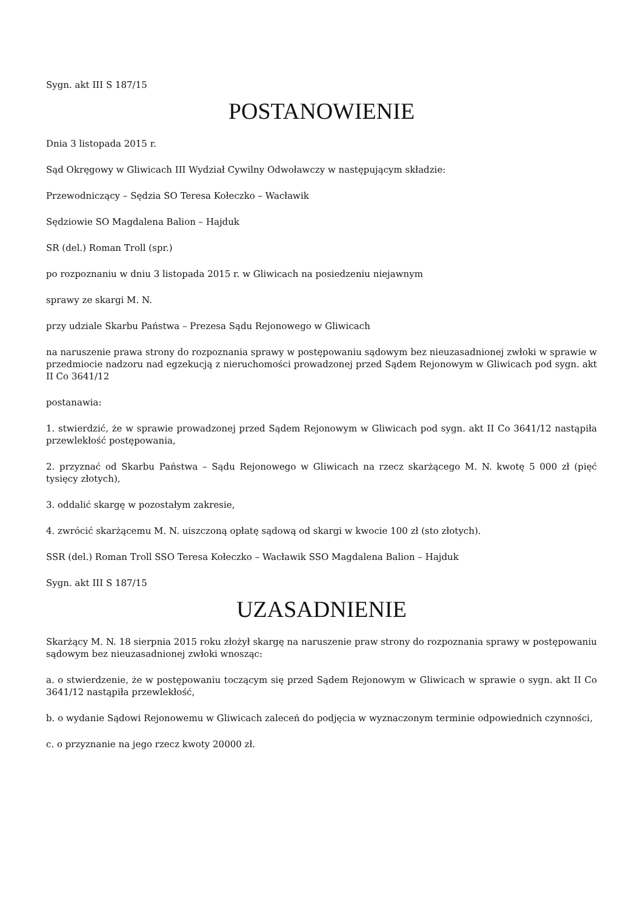Sygn. akt III S 187/15
POSTANOWIENIE
Dnia 3 listopada 2015 r.
Sąd Okręgowy w Gliwicach III Wydział Cywilny Odwoławczy w następującym składzie:
Przewodniczący – Sędzia SO Teresa Kołeczko – Wacławik
Sędziowie SO Magdalena Balion – Hajduk
SR (del.) Roman Troll (spr.)
po rozpoznaniu w dniu 3 listopada 2015 r. w Gliwicach na posiedzeniu niejawnym
sprawy ze skargi M. N.
przy udziale Skarbu Państwa – Prezesa Sądu Rejonowego w Gliwicach
na naruszenie prawa strony do rozpoznania sprawy w postępowaniu sądowym bez nieuzasadnionej zwłoki w sprawie w przedmiocie nadzoru nad egzekucją z nieruchomości prowadzonej przed Sądem Rejonowym w Gliwicach pod sygn. akt II Co 3641/12
postanawia:
1. stwierdzić, że w sprawie prowadzonej przed Sądem Rejonowym w Gliwicach pod sygn. akt II Co 3641/12 nastąpiła przewlekłość postępowania,
2. przyznać od Skarbu Państwa – Sądu Rejonowego w Gliwicach na rzecz skarżącego M. N. kwotę 5 000 zł (pięć tysięcy złotych),
3. oddalić skargę w pozostałym zakresie,
4. zwrócić skarżącemu M. N. uiszczoną opłatę sądową od skargi w kwocie 100 zł (sto złotych).
SSR (del.) Roman Troll SSO Teresa Kołeczko – Wacławik SSO Magdalena Balion – Hajduk
Sygn. akt III S 187/15
UZASADNIENIE
Skarżący M. N. 18 sierpnia 2015 roku złożył skargę na naruszenie praw strony do rozpoznania sprawy w postępowaniu sądowym bez nieuzasadnionej zwłoki wnosząc:
a. o stwierdzenie, że w postępowaniu toczącym się przed Sądem Rejonowym w Gliwicach w sprawie o sygn. akt II Co 3641/12 nastąpiła przewlekłość,
b. o wydanie Sądowi Rejonowemu w Gliwicach zaleceń do podjęcia w wyznaczonym terminie odpowiednich czynności,
c. o przyznanie na jego rzecz kwoty 20000 zł.